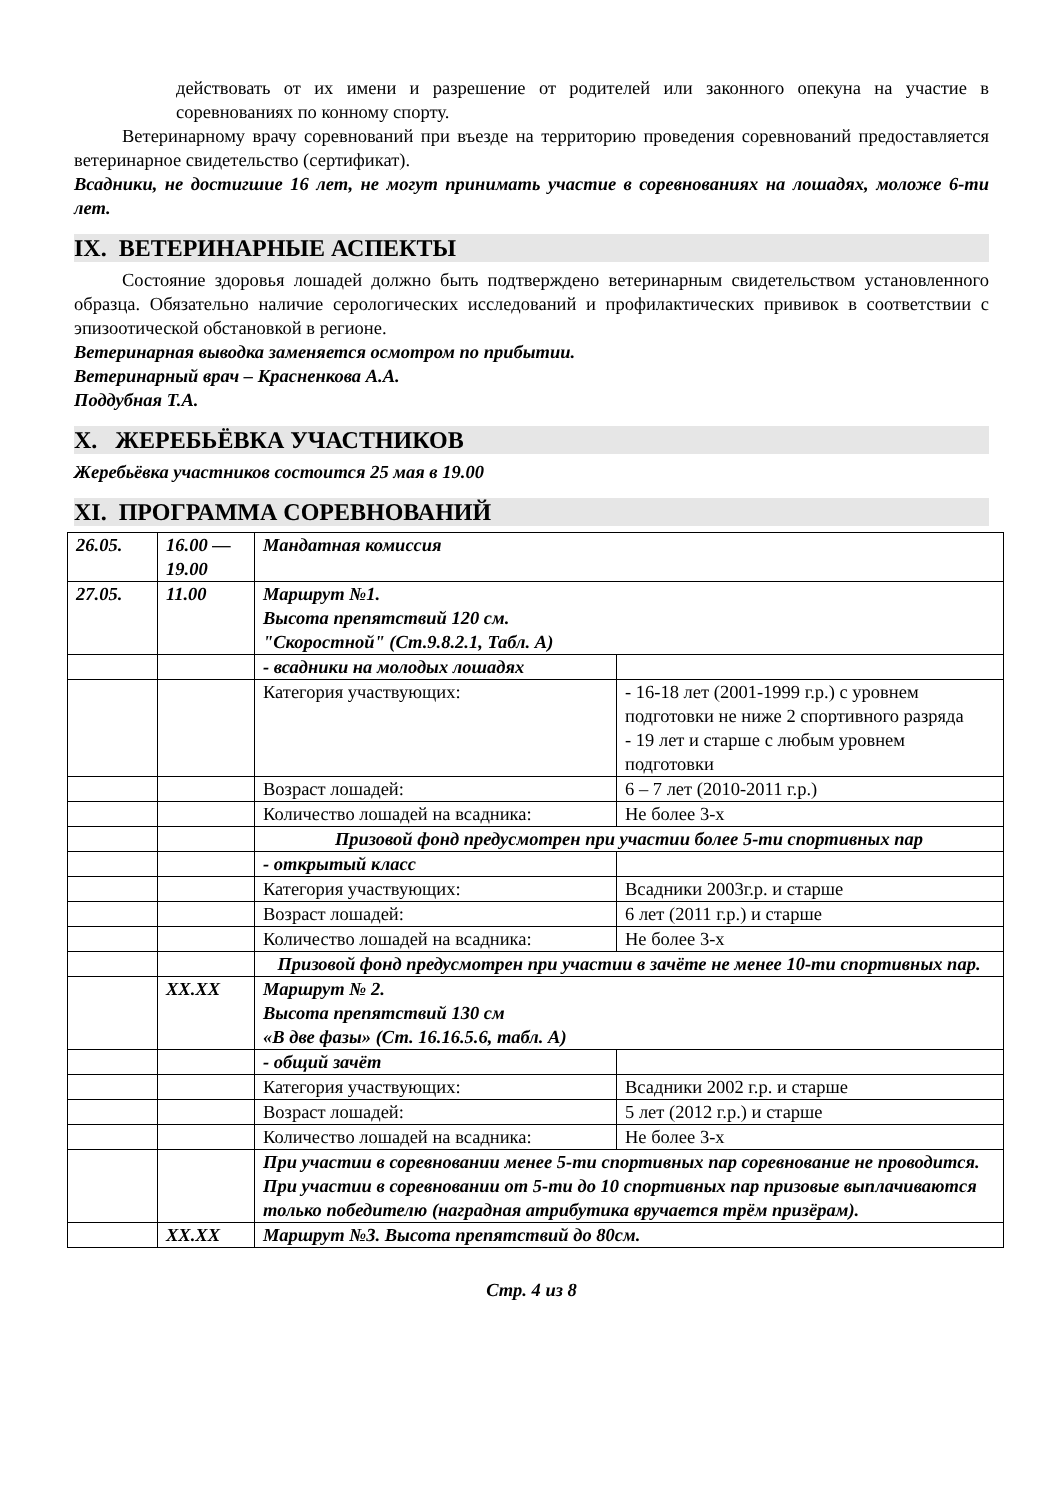действовать от их имени и разрешение от родителей или законного опекуна на участие в соревнованиях по конному спорту.
Ветеринарному врачу соревнований при въезде на территорию проведения соревнований предоставляется ветеринарное свидетельство (сертификат).
Всадники, не достигшие 16 лет, не могут принимать участие в соревнованиях на лошадях, моложе 6-ти лет.
IX. ВЕТЕРИНАРНЫЕ АСПЕКТЫ
Состояние здоровья лошадей должно быть подтверждено ветеринарным свидетельством установленного образца. Обязательно наличие серологических исследований и профилактических прививок в соответствии с эпизоотической обстановкой в регионе.
Ветеринарная выводка заменяется осмотром по прибытии.
Ветеринарный врач – Красненкова А.А.
Поддубная Т.А.
X. ЖЕРЕБЬЁВКА УЧАСТНИКОВ
Жеребьёвка участников состоится 25 мая в 19.00
XI. ПРОГРАММА СОРЕВНОВАНИЙ
| 26.05. | 16.00 — 19.00 | Мандатная комиссия | |
| 27.05. | 11.00 | Маршрут №1. Высота препятствий 120 см. "Скоростной" (Ст.9.8.2.1, Табл. А) | |
| | | - всадники на молодых лошадях | |
| | | Категория участвующих: | - 16-18 лет (2001-1999 г.р.) с уровнем подготовки не ниже 2 спортивного разряда - 19 лет и старше с любым уровнем подготовки |
| | | Возраст лошадей: | 6 – 7 лет (2010-2011 г.р.) |
| | | Количество лошадей на всадника: | Не более 3-х |
| | | Призовой фонд предусмотрен при участии более 5-ти спортивных пар | |
| | | - открытый класс | |
| | | Категория участвующих: | Всадники 2003г.р. и старше |
| | | Возраст лошадей: | 6 лет (2011 г.р.) и старше |
| | | Количество лошадей на всадника: | Не более 3-х |
| | | Призовой фонд предусмотрен при участии в зачёте не менее 10-ти спортивных пар. | |
| | XX.XX | Маршрут № 2. Высота препятствий 130 см «В две фазы» (Ст. 16.16.5.6, табл. А) | |
| | | - общий зачёт | |
| | | Категория участвующих: | Всадники 2002 г.р. и старше |
| | | Возраст лошадей: | 5 лет (2012 г.р.) и старше |
| | | Количество лошадей на всадника: | Не более 3-х |
| | | При участии в соревновании менее 5-ти спортивных пар соревнование не проводится. При участии в соревновании от 5-ти до 10 спортивных пар призовые выплачиваются только победителю (наградная атрибутика вручается трём призёрам). | |
| | XX.XX | Маршрут №3. Высота препятствий до 80см. | |
Стр. 4 из 8